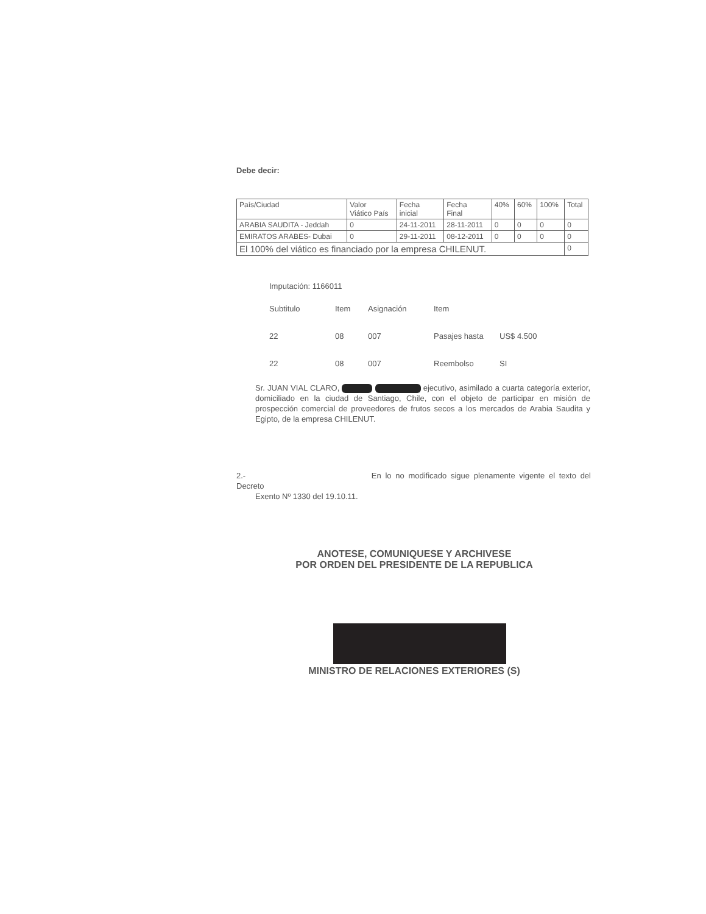Debe decir:
| País/Ciudad | Valor Viático País | Fecha inicial | Fecha Final | 40% | 60% | 100% | Total |
| --- | --- | --- | --- | --- | --- | --- | --- |
| ARABIA SAUDITA - Jeddah | 0 | 24-11-2011 | 28-11-2011 | 0 | 0 | 0 | 0 |
| EMIRATOS ARABES- Dubai | 0 | 29-11-2011 | 08-12-2011 | 0 | 0 | 0 | 0 |
| El 100% del viático es financiado por la empresa CHILENUT. | | | | | | | 0 |
Imputación: 1166011
Subtitulo Item Asignación Item
22 08 007 Pasajes hasta US$ 4.500
22 08 007 Reembolso SI
Sr. JUAN VIAL CLARO, ejecutivo, asimilado a cuarta categoría exterior, domiciliado en la ciudad de Santiago, Chile, con el objeto de participar en misión de prospección comercial de proveedores de frutos secos a los mercados de Arabia Saudita y Egipto, de la empresa CHILENUT.
2.- En lo no modificado sigue plenamente vigente el texto del Decreto
Exento Nº 1330 del 19.10.11.
ANOTESE, COMUNIQUESE Y ARCHIVESE
POR ORDEN DEL PRESIDENTE DE LA REPUBLICA
MINISTRO DE RELACIONES EXTERIORES (S)